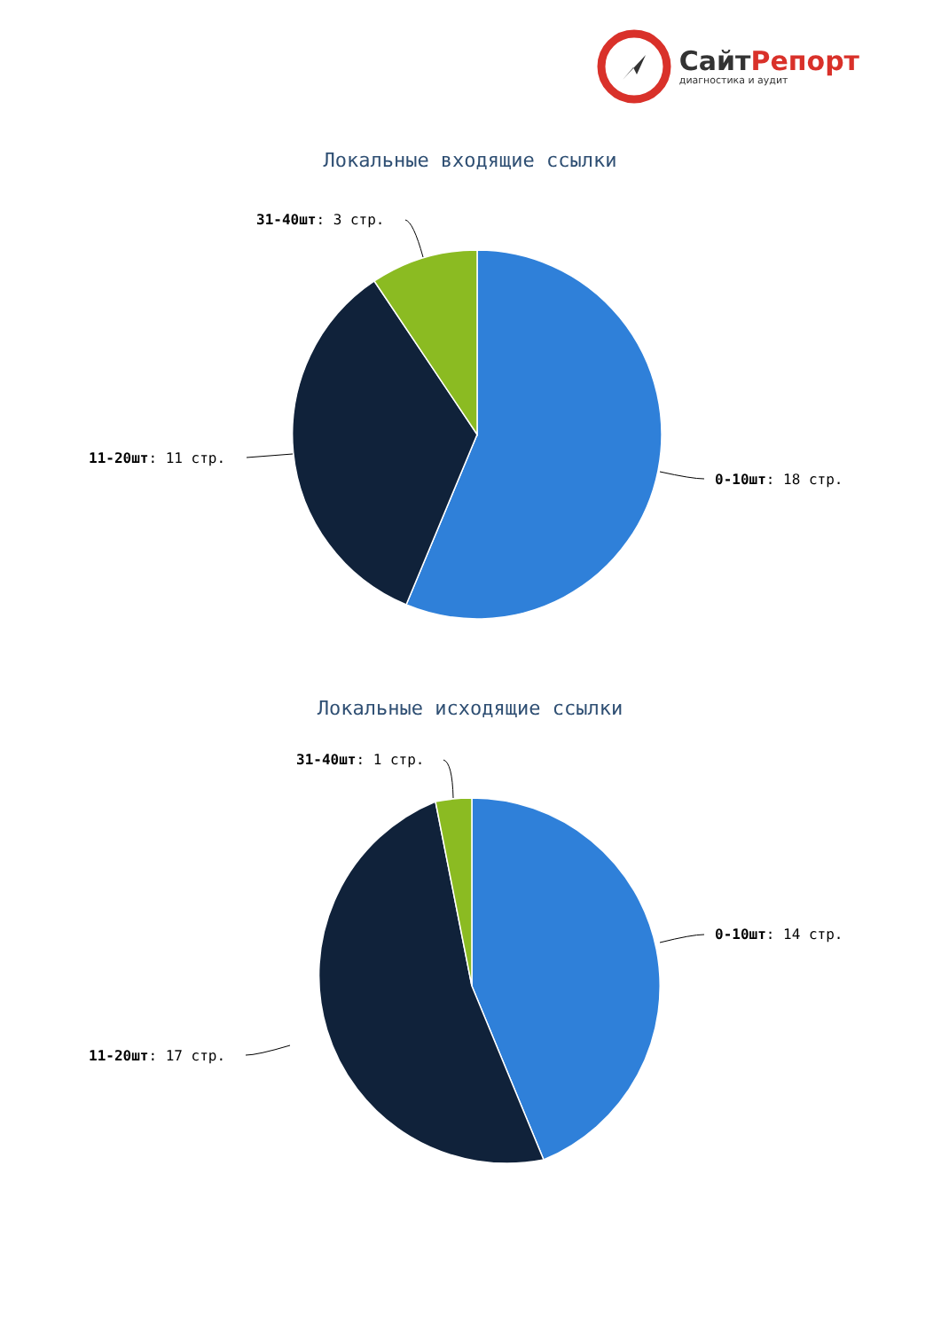СайтРепорт
диагностика и аудит
Локальные входящие ссылки
31-40шт: 3 стр.
11-20шт: 11 стр.
0-10шт: 18 стр.
Локальные исходящие ссылки
31-40шт: 1 стр.
11-20шт: 17 стр.
0-10шт: 14 стр.